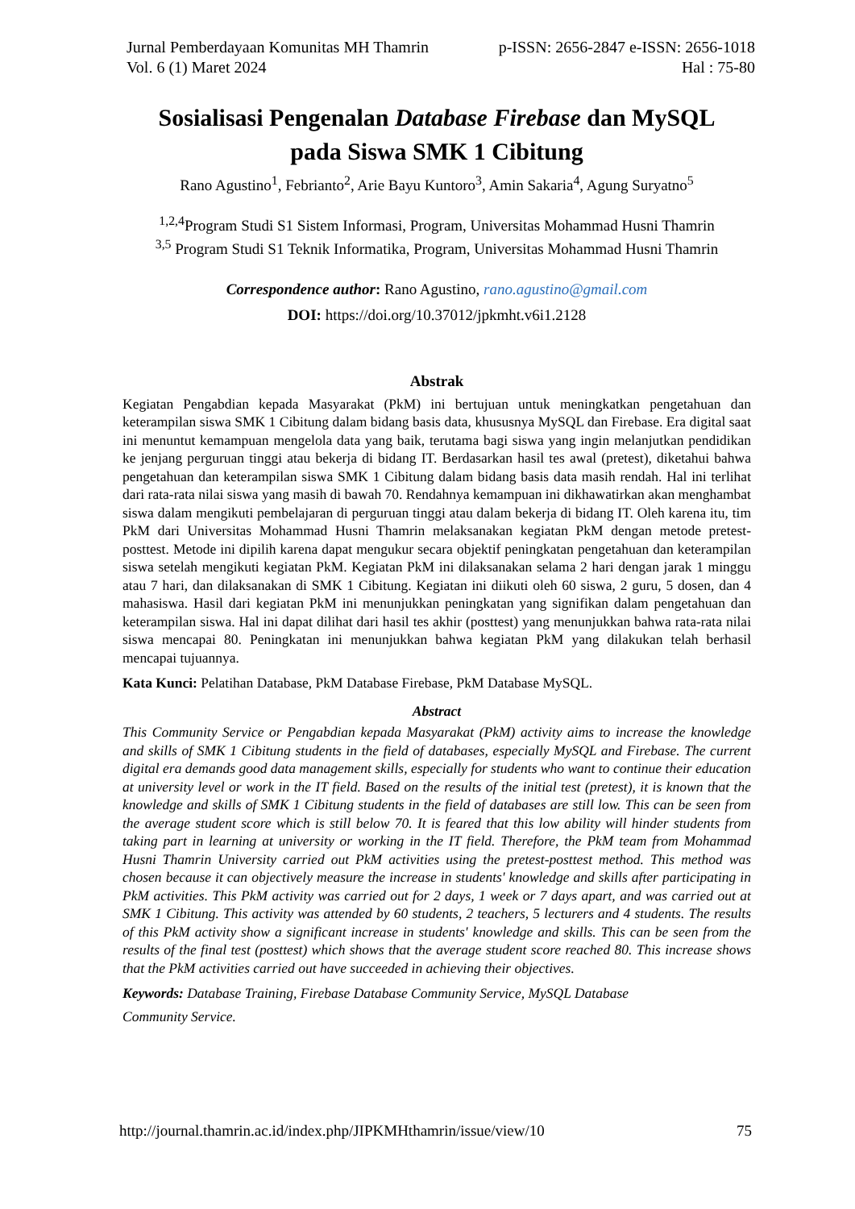Jurnal Pemberdayaan Komunitas MH Thamrin p-ISSN: 2656-2847 e-ISSN: 2656-1018
Vol. 6 (1) Maret 2024 Hal : 75-80
Sosialisasi Pengenalan Database Firebase dan MySQL
pada Siswa SMK 1 Cibitung
Rano Agustino<sup>1</sup>, Febrianto<sup>2</sup>, Arie Bayu Kuntoro<sup>3</sup>, Amin Sakaria<sup>4</sup>, Agung Suryatno<sup>5</sup>
<sup>1,2,4</sup>Program Studi S1 Sistem Informasi, Program, Universitas Mohammad Husni Thamrin
<sup>3,5</sup> Program Studi S1 Teknik Informatika, Program, Universitas Mohammad Husni Thamrin
Correspondence author: Rano Agustino, rano.agustino@gmail.com
DOI: https://doi.org/10.37012/jpkmht.v6i1.2128
Abstrak
Kegiatan Pengabdian kepada Masyarakat (PkM) ini bertujuan untuk meningkatkan pengetahuan dan keterampilan siswa SMK 1 Cibitung dalam bidang basis data, khususnya MySQL dan Firebase. Era digital saat ini menuntut kemampuan mengelola data yang baik, terutama bagi siswa yang ingin melanjutkan pendidikan ke jenjang perguruan tinggi atau bekerja di bidang IT. Berdasarkan hasil tes awal (pretest), diketahui bahwa pengetahuan dan keterampilan siswa SMK 1 Cibitung dalam bidang basis data masih rendah. Hal ini terlihat dari rata-rata nilai siswa yang masih di bawah 70. Rendahnya kemampuan ini dikhawatirkan akan menghambat siswa dalam mengikuti pembelajaran di perguruan tinggi atau dalam bekerja di bidang IT. Oleh karena itu, tim PkM dari Universitas Mohammad Husni Thamrin melaksanakan kegiatan PkM dengan metode pretest-posttest. Metode ini dipilih karena dapat mengukur secara objektif peningkatan pengetahuan dan keterampilan siswa setelah mengikuti kegiatan PkM. Kegiatan PkM ini dilaksanakan selama 2 hari dengan jarak 1 minggu atau 7 hari, dan dilaksanakan di SMK 1 Cibitung. Kegiatan ini diikuti oleh 60 siswa, 2 guru, 5 dosen, dan 4 mahasiswa. Hasil dari kegiatan PkM ini menunjukkan peningkatan yang signifikan dalam pengetahuan dan keterampilan siswa. Hal ini dapat dilihat dari hasil tes akhir (posttest) yang menunjukkan bahwa rata-rata nilai siswa mencapai 80. Peningkatan ini menunjukkan bahwa kegiatan PkM yang dilakukan telah berhasil mencapai tujuannya.
Kata Kunci: Pelatihan Database, PkM Database Firebase, PkM Database MySQL.
Abstract
This Community Service or Pengabdian kepada Masyarakat (PkM) activity aims to increase the knowledge and skills of SMK 1 Cibitung students in the field of databases, especially MySQL and Firebase. The current digital era demands good data management skills, especially for students who want to continue their education at university level or work in the IT field. Based on the results of the initial test (pretest), it is known that the knowledge and skills of SMK 1 Cibitung students in the field of databases are still low. This can be seen from the average student score which is still below 70. It is feared that this low ability will hinder students from taking part in learning at university or working in the IT field. Therefore, the PkM team from Mohammad Husni Thamrin University carried out PkM activities using the pretest-posttest method. This method was chosen because it can objectively measure the increase in students' knowledge and skills after participating in PkM activities. This PkM activity was carried out for 2 days, 1 week or 7 days apart, and was carried out at SMK 1 Cibitung. This activity was attended by 60 students, 2 teachers, 5 lecturers and 4 students. The results of this PkM activity show a significant increase in students' knowledge and skills. This can be seen from the results of the final test (posttest) which shows that the average student score reached 80. This increase shows that the PkM activities carried out have succeeded in achieving their objectives.
Keywords: Database Training, Firebase Database Community Service, MySQL Database
Community Service.
http://journal.thamrin.ac.id/index.php/JIPKMHthamrin/issue/view/10 75